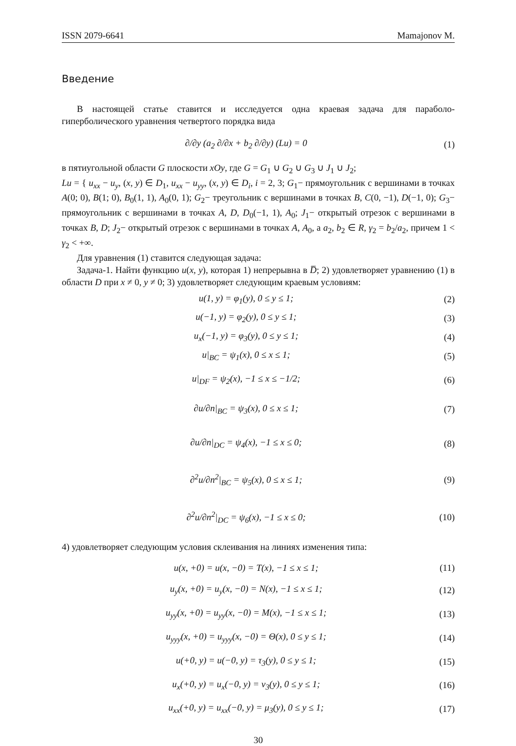ISSN 2079-6641 Mamajonov M.
Введение
В настоящей статье ставится и исследуется одна краевая задача для параболо-гиперболического уравнения четвертого порядка вида
∂/∂y (a<sub>2</sub> ∂/∂x + b<sub>2</sub> ∂/∂y) (Lu) = 0 (1)
в пятиугольной области G плоскости xOy, где G = G<sub>1</sub> ∪ G<sub>2</sub> ∪ G<sub>3</sub> ∪ J<sub>1</sub> ∪ J<sub>2</sub>;
Lu = { u<sub>xx</sub> − u<sub>y</sub>, (x, y) ∈ D<sub>1</sub>, u<sub>xx</sub> − u<sub>yy</sub>, (x, y) ∈ D<sub>i</sub>, i = 2, 3; G<sub>1</sub>− прямоугольник с вершинами в точках A(0; 0), B(1; 0), B<sub>0</sub>(1, 1), A<sub>0</sub>(0, 1); G<sub>2</sub>− треугольник с вершинами в точках B, C(0, −1), D(−1, 0); G<sub>3</sub>− прямоугольник с вершинами в точках A, D, D<sub>0</sub>(−1, 1), A<sub>0</sub>; J<sub>1</sub>− открытый отрезок с вершинами в точках B, D; J<sub>2</sub>− открытый отрезок с вершинами в точках A, A<sub>0</sub>, а a<sub>2</sub>, b<sub>2</sub> ∈ R, γ<sub>2</sub> = b<sub>2</sub>/a<sub>2</sub>, причем 1 < γ<sub>2</sub> < +∞.
Для уравнения (1) ставится следующая задача:
Задача-1. Найти функцию u(x, y), которая 1) непрерывна в D̅; 2) удовлетворяет уравнению (1) в области D при x ≠ 0, y ≠ 0; 3) удовлетворяет следующим краевым условиям:
u(1, y) = φ<sub>1</sub>(y), 0 ≤ y ≤ 1; (2)
u(−1, y) = φ<sub>2</sub>(y), 0 ≤ y ≤ 1; (3)
u<sub>x</sub>(−1, y) = φ<sub>3</sub>(y), 0 ≤ y ≤ 1; (4)
u|<sub>BC</sub> = ψ<sub>1</sub>(x), 0 ≤ x ≤ 1; (5)
u|<sub>DF</sub> = ψ<sub>2</sub>(x), −1 ≤ x ≤ −1/2; (6)
∂u/∂n|<sub>BC</sub> = ψ<sub>3</sub>(x), 0 ≤ x ≤ 1; (7)
∂u/∂n|<sub>DC</sub> = ψ<sub>4</sub>(x), −1 ≤ x ≤ 0; (8)
∂<sup>2</sup>u/∂n<sup>2</sup>|<sub>BC</sub> = ψ<sub>5</sub>(x), 0 ≤ x ≤ 1; (9)
∂<sup>2</sup>u/∂n<sup>2</sup>|<sub>DC</sub> = ψ<sub>6</sub>(x), −1 ≤ x ≤ 0; (10)
4) удовлетворяет следующим условия склеивания на линиях изменения типа:
u(x, +0) = u(x, −0) = T(x), −1 ≤ x ≤ 1; (11)
u<sub>y</sub>(x, +0) = u<sub>y</sub>(x, −0) = N(x), −1 ≤ x ≤ 1; (12)
u<sub>yy</sub>(x, +0) = u<sub>yy</sub>(x, −0) = M(x), −1 ≤ x ≤ 1; (13)
u<sub>yyy</sub>(x, +0) = u<sub>yyy</sub>(x, −0) = Θ(x), 0 ≤ y ≤ 1; (14)
u(+0, y) = u(−0, y) = τ<sub>3</sub>(y), 0 ≤ y ≤ 1; (15)
u<sub>x</sub>(+0, y) = u<sub>x</sub>(−0, y) = ν<sub>3</sub>(y), 0 ≤ y ≤ 1; (16)
u<sub>xx</sub>(+0, y) = u<sub>xx</sub>(−0, y) = μ<sub>3</sub>(y), 0 ≤ y ≤ 1; (17)
30